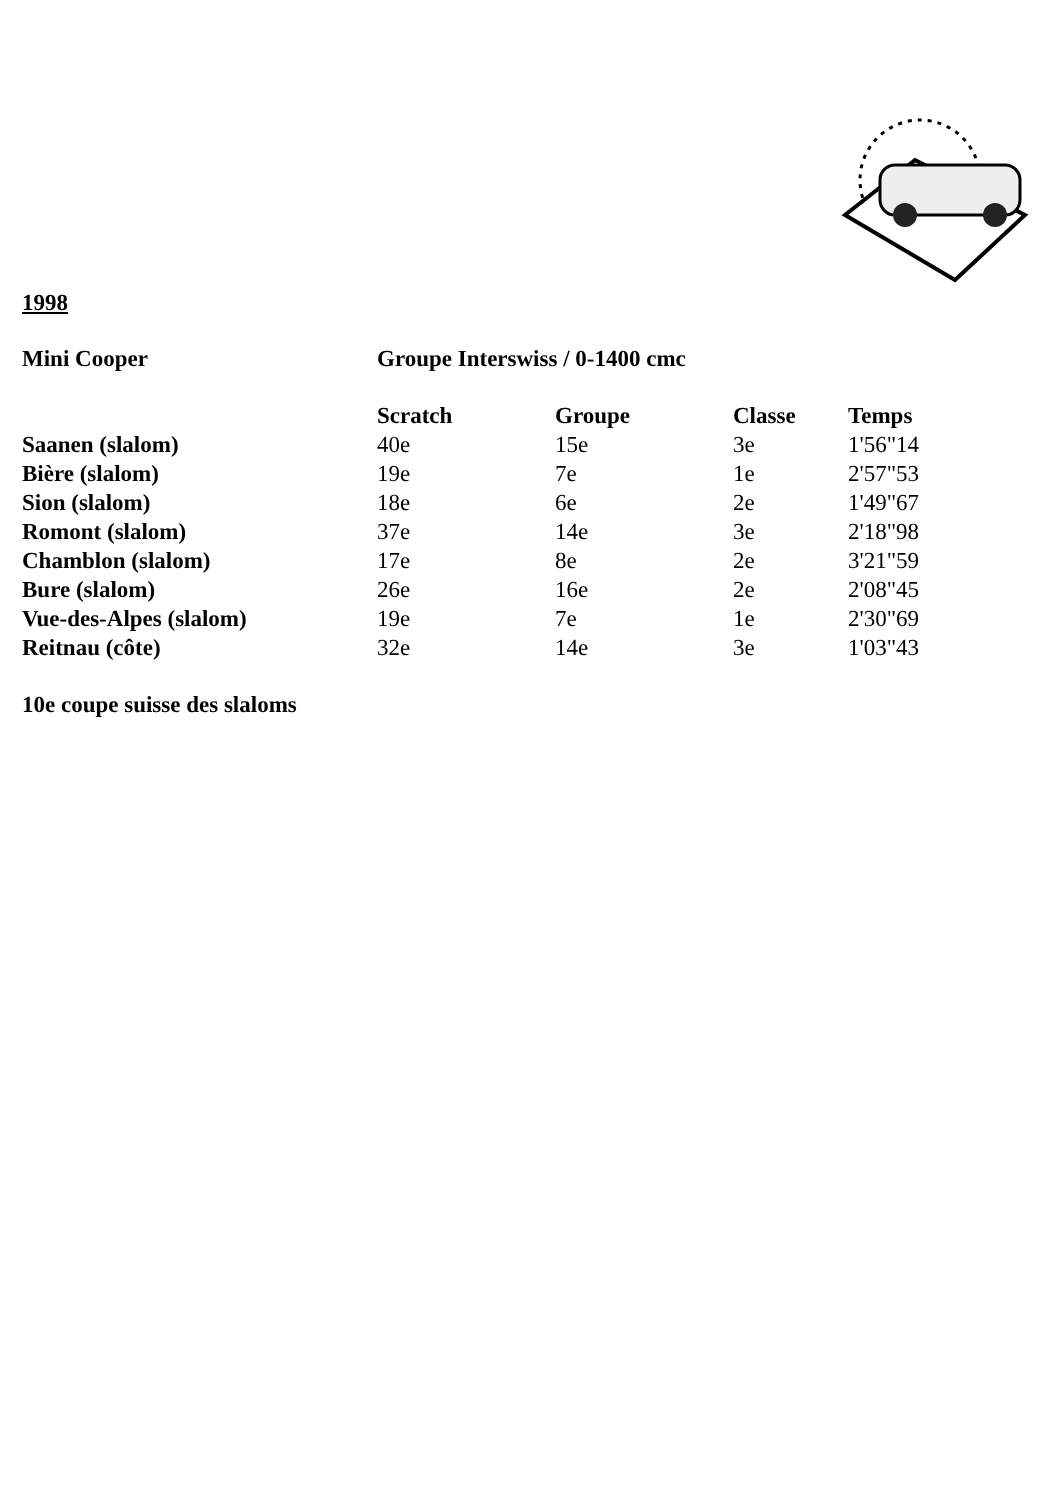1998
| Mini Cooper | Groupe Interswiss / 0-1400 cmc | | | |
| --- | --- | --- | --- | --- |
| | Scratch | Groupe | Classe | Temps |
| Saanen (slalom) | 40e | 15e | 3e | 1'56"14 |
| Bière (slalom) | 19e | 7e | 1e | 2'57"53 |
| Sion (slalom) | 18e | 6e | 2e | 1'49"67 |
| Romont (slalom) | 37e | 14e | 3e | 2'18"98 |
| Chamblon (slalom) | 17e | 8e | 2e | 3'21"59 |
| Bure (slalom) | 26e | 16e | 2e | 2'08"45 |
| Vue-des-Alpes (slalom) | 19e | 7e | 1e | 2'30"69 |
| Reitnau (côte) | 32e | 14e | 3e | 1'03"43 |
10e coupe suisse des slaloms